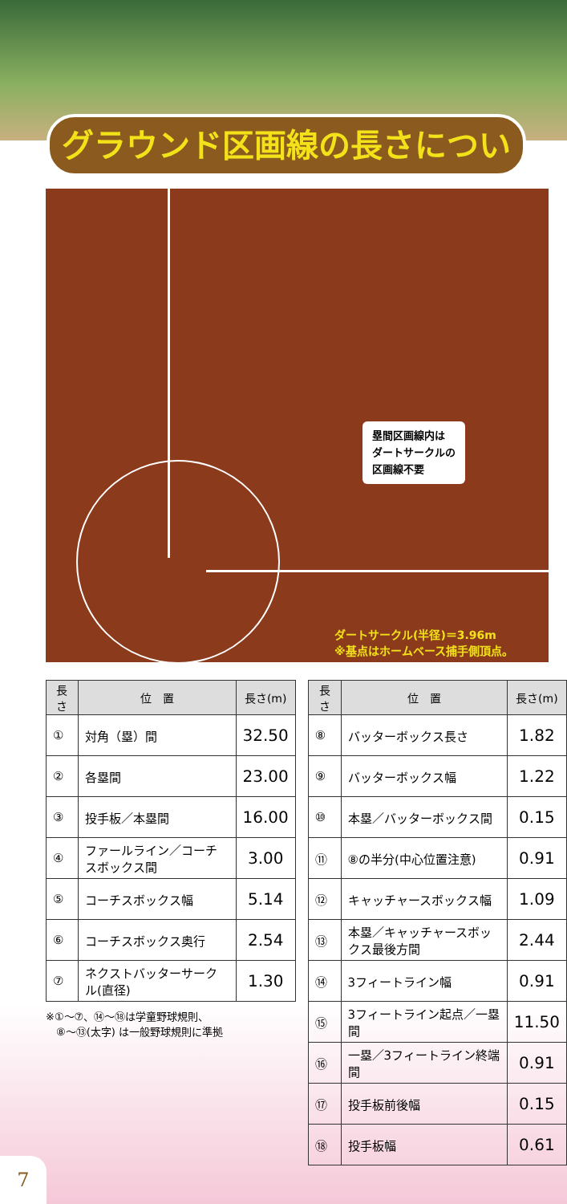グラウンド区画線の長さについて
塁間区画線内は
ダートサークルの
区画線不要
ダートサークル(半径)＝3.96m
※基点はホームベース捕手側頂点。
| 長さ | 位 置 | 長さ(m) |
| --- | --- | --- |
| ① | 対角（塁）間 | 32.50 |
| ② | 各塁間 | 23.00 |
| ③ | 投手板／本塁間 | 16.00 |
| ④ | ファールライン／コーチスボックス間 | 3.00 |
| ⑤ | コーチスボックス幅 | 5.14 |
| ⑥ | コーチスボックス奥行 | 2.54 |
| ⑦ | ネクストバッターサークル(直径) | 1.30 |
※①〜⑦、⑭〜⑱は学童野球規則、
　⑧〜⑬(太字) は一般野球規則に準拠
| 長さ | 位 置 | 長さ(m) |
| --- | --- | --- |
| ⑧ | バッターボックス長さ | 1.82 |
| ⑨ | バッターボックス幅 | 1.22 |
| ⑩ | 本塁／バッターボックス間 | 0.15 |
| ⑪ | ⑧の半分(中心位置注意) | 0.91 |
| ⑫ | キャッチャースボックス幅 | 1.09 |
| ⑬ | 本塁／キャッチャースボックス最後方間 | 2.44 |
| ⑭ | 3フィートライン幅 | 0.91 |
| ⑮ | 3フィートライン起点／一塁間 | 11.50 |
| ⑯ | 一塁／3フィートライン終端間 | 0.91 |
| ⑰ | 投手板前後幅 | 0.15 |
| ⑱ | 投手板幅 | 0.61 |
7